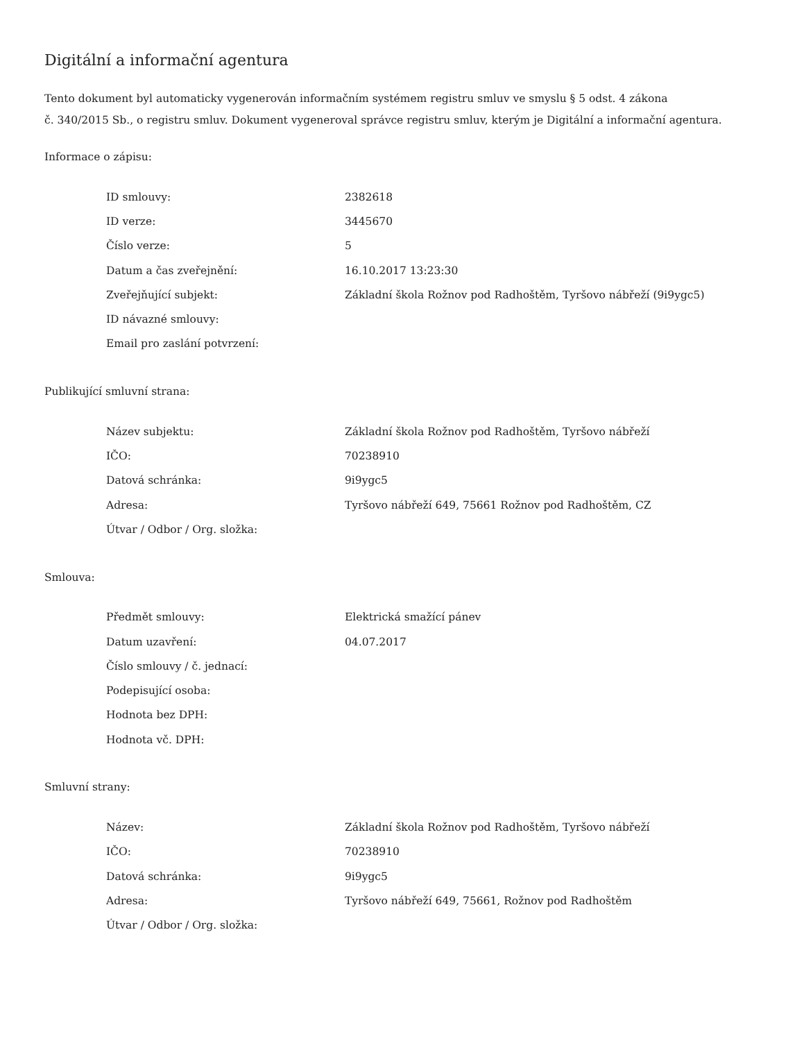Digitální a informační agentura
Tento dokument byl automaticky vygenerován informačním systémem registru smluv ve smyslu § 5 odst. 4 zákona
č. 340/2015 Sb., o registru smluv. Dokument vygeneroval správce registru smluv, kterým je Digitální a informační agentura.
Informace o zápisu:
| ID smlouvy: | 2382618 |
| ID verze: | 3445670 |
| Číslo verze: | 5 |
| Datum a čas zveřejnění: | 16.10.2017 13:23:30 |
| Zveřejňující subjekt: | Základní škola Rožnov pod Radhoštěm, Tyršovo nábřeží (9i9ygc5) |
| ID návazné smlouvy: | |
| Email pro zaslání potvrzení: | |
Publikující smluvní strana:
| Název subjektu: | Základní škola Rožnov pod Radhoštěm, Tyršovo nábřeží |
| IČO: | 70238910 |
| Datová schránka: | 9i9ygc5 |
| Adresa: | Tyršovo nábřeží 649, 75661 Rožnov pod Radhoštěm, CZ |
| Útvar / Odbor / Org. složka: | |
Smlouva:
| Předmět smlouvy: | Elektrická smažící pánev |
| Datum uzavření: | 04.07.2017 |
| Číslo smlouvy / č. jednací: | |
| Podepisující osoba: | |
| Hodnota bez DPH: | |
| Hodnota vč. DPH: | |
Smluvní strany:
| Název: | Základní škola Rožnov pod Radhoštěm, Tyršovo nábřeží |
| IČO: | 70238910 |
| Datová schránka: | 9i9ygc5 |
| Adresa: | Tyršovo nábřeží 649, 75661, Rožnov pod Radhoštěm |
| Útvar / Odbor / Org. složka: | |